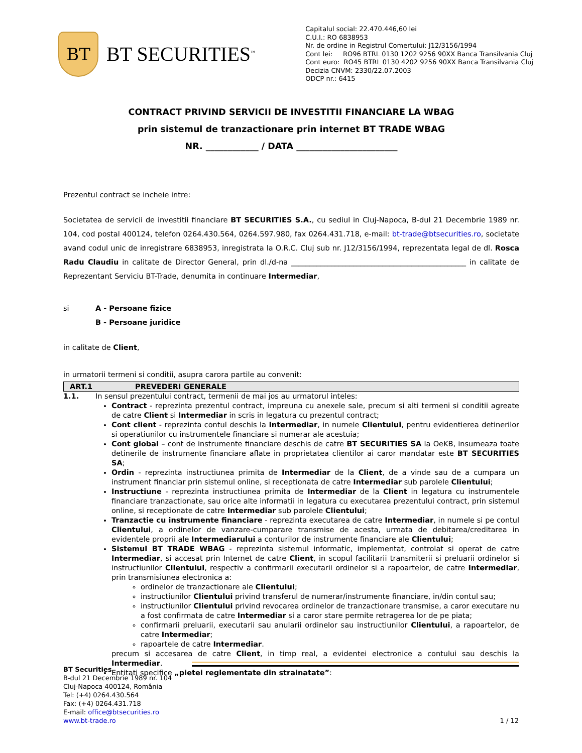BT
BT SECURITIES<sup>™</sup>
Capitalul social: 22.470.446,60 lei
C.U.I.: RO 6838953
Nr. de ordine in Registrul Comertului: J12/3156/1994
Cont lei: RO96 BTRL 0130 1202 9256 90XX Banca Transilvania Cluj
Cont euro: RO45 BTRL 0130 4202 9256 90XX Banca Transilvania Cluj
Decizia CNVM: 2330/22.07.2003
ODCP nr.: 6415
CONTRACT PRIVIND SERVICII DE INVESTITII FINANCIARE LA WBAG
prin sistemul de tranzactionare prin internet BT TRADE WBAG
NR. ____________ / DATA _______________________
Prezentul contract se incheie intre:
Societatea de servicii de investitii financiare BT SECURITIES S.A., cu sediul in Cluj-Napoca, B-dul 21 Decembrie 1989 nr. 104, cod postal 400124, telefon 0264.430.564, 0264.597.980, fax 0264.431.718, e-mail: bt-trade@btsecurities.ro, societate avand codul unic de inregistrare 6838953, inregistrata la O.R.C. Cluj sub nr. J12/3156/1994, reprezentata legal de dl. Rosca Radu Claudiu in calitate de Director General, prin dl./d-na ________________________________________________ in calitate de Reprezentant Serviciu BT-Trade, denumita in continuare Intermediar,
si A - Persoane fizice
B - Persoane juridice
in calitate de Client,
in urmatorii termeni si conditii, asupra carora partile au convenit:
ART.1 PREVEDERI GENERALE
1.1. In sensul prezentului contract, termenii de mai jos au urmatorul inteles:
Contract - reprezinta prezentul contract, impreuna cu anexele sale, precum si alti termeni si conditii agreate de catre Client si Intermediar in scris in legatura cu prezentul contract;
Cont client - reprezinta contul deschis la Intermediar, in numele Clientului, pentru evidentierea detinerilor si operatiunilor cu instrumentele financiare si numerar ale acestuia;
Cont global – cont de instrumente financiare deschis de catre BT SECURITIES SA la OeKB, insumeaza toate detinerile de instrumente financiare aflate in proprietatea clientilor ai caror mandatar este BT SECURITIES SA;
Ordin - reprezinta instructiunea primita de Intermediar de la Client, de a vinde sau de a cumpara un instrument financiar prin sistemul online, si receptionata de catre Intermediar sub parolele Clientului;
Instructiune - reprezinta instructiunea primita de Intermediar de la Client in legatura cu instrumentele financiare tranzactionate, sau orice alte informatii in legatura cu executarea prezentului contract, prin sistemul online, si receptionate de catre Intermediar sub parolele Clientului;
Tranzactie cu instrumente financiare - reprezinta executarea de catre Intermediar, in numele si pe contul Clientului, a ordinelor de vanzare-cumparare transmise de acesta, urmata de debitarea/creditarea in evidentele proprii ale Intermediarului a conturilor de instrumente financiare ale Clientului;
Sistemul BT TRADE WBAG - reprezinta sistemul informatic, implementat, controlat si operat de catre Intermediar, si accesat prin Internet de catre Client, in scopul facilitarii transmiterii si preluarii ordinelor si instructiunilor Clientului, respectiv a confirmarii executarii ordinelor si a rapoartelor, de catre Intermediar, prin transmisiunea electronica a:
ordinelor de tranzactionare ale Clientului;
instructiunilor Clientului privind transferul de numerar/instrumente financiare, in/din contul sau;
instructiunilor Clientului privind revocarea ordinelor de tranzactionare transmise, a caror executare nu a fost confirmata de catre Intermediar si a caror stare permite retragerea lor de pe piata;
confirmarii preluarii, executarii sau anularii ordinelor sau instructiunilor Clientului, a rapoartelor, de catre Intermediar;
rapoartele de catre Intermediar.
precum si accesarea de catre Client, in timp real, a evidentei electronice a contului sau deschis la Intermediar.
Entitati specifice „pietei reglementate din strainatate”:
BT Securities
B-dul 21 Decembrie 1989 nr. 104
Cluj-Napoca 400124, România
Tel: (+4) 0264.430.564
Fax: (+4) 0264.431.718
E-mail: office@btsecurities.ro
www.bt-trade.ro
1 / 12